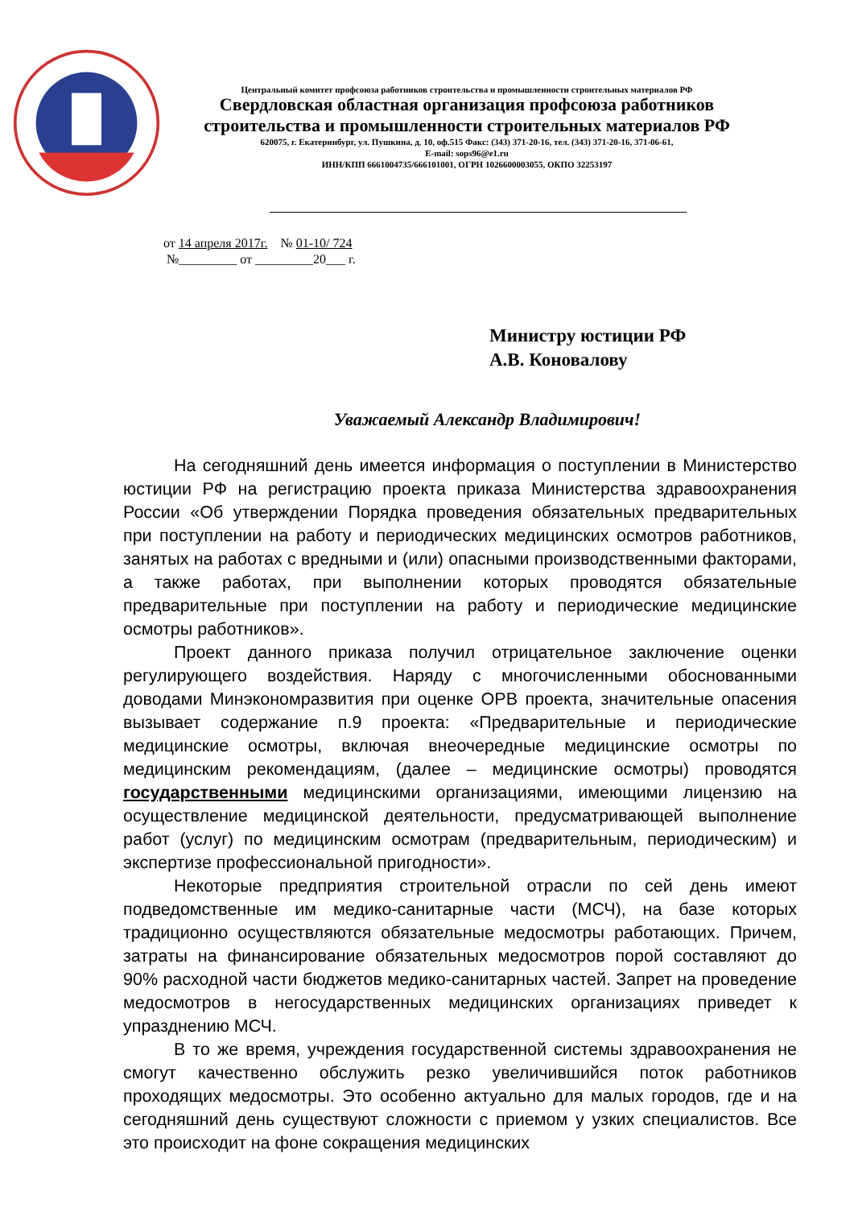Центральный комитет профсоюза работников строительства и промышленности строительных материалов РФ
Свердловская областная организация профсоюза работников
строительства и промышленности строительных материалов РФ
620075, г. Екатеринбург, ул. Пушкина, д. 10, оф.515 Факс: (343) 371-20-16, тел. (343) 371-20-16, 371-06-61,
E-mail: sops96@e1.ru
ИНН/КПП 6661004735/666101001, ОГРН 1026600003055, ОКПО 32253197
от 14 апреля 2017г. № 01-10/ 724
№_________ от _________20___ г.
Министру юстиции РФ
А.В. Коновалову
Уважаемый Александр Владимирович!
На сегодняшний день имеется информация о поступлении в Министерство юстиции РФ на регистрацию проекта приказа Министерства здравоохранения России «Об утверждении Порядка проведения обязательных предварительных при поступлении на работу и периодических медицинских осмотров работников, занятых на работах с вредными и (или) опасными производственными факторами, а также работах, при выполнении которых проводятся обязательные предварительные при поступлении на работу и периодические медицинские осмотры работников».
Проект данного приказа получил отрицательное заключение оценки регулирующего воздействия. Наряду с многочисленными обоснованными доводами Минэкономразвития при оценке ОРВ проекта, значительные опасения вызывает содержание п.9 проекта: «Предварительные и периодические медицинские осмотры, включая внеочередные медицинские осмотры по медицинским рекомендациям, (далее – медицинские осмотры) проводятся государственными медицинскими организациями, имеющими лицензию на осуществление медицинской деятельности, предусматривающей выполнение работ (услуг) по медицинским осмотрам (предварительным, периодическим) и экспертизе профессиональной пригодности».
Некоторые предприятия строительной отрасли по сей день имеют подведомственные им медико-санитарные части (МСЧ), на базе которых традиционно осуществляются обязательные медосмотры работающих. Причем, затраты на финансирование обязательных медосмотров порой составляют до 90% расходной части бюджетов медико-санитарных частей. Запрет на проведение медосмотров в негосударственных медицинских организациях приведет к упразднению МСЧ.
В то же время, учреждения государственной системы здравоохранения не смогут качественно обслужить резко увеличившийся поток работников проходящих медосмотры. Это особенно актуально для малых городов, где и на сегодняшний день существуют сложности с приемом у узких специалистов. Все это происходит на фоне сокращения медицинских